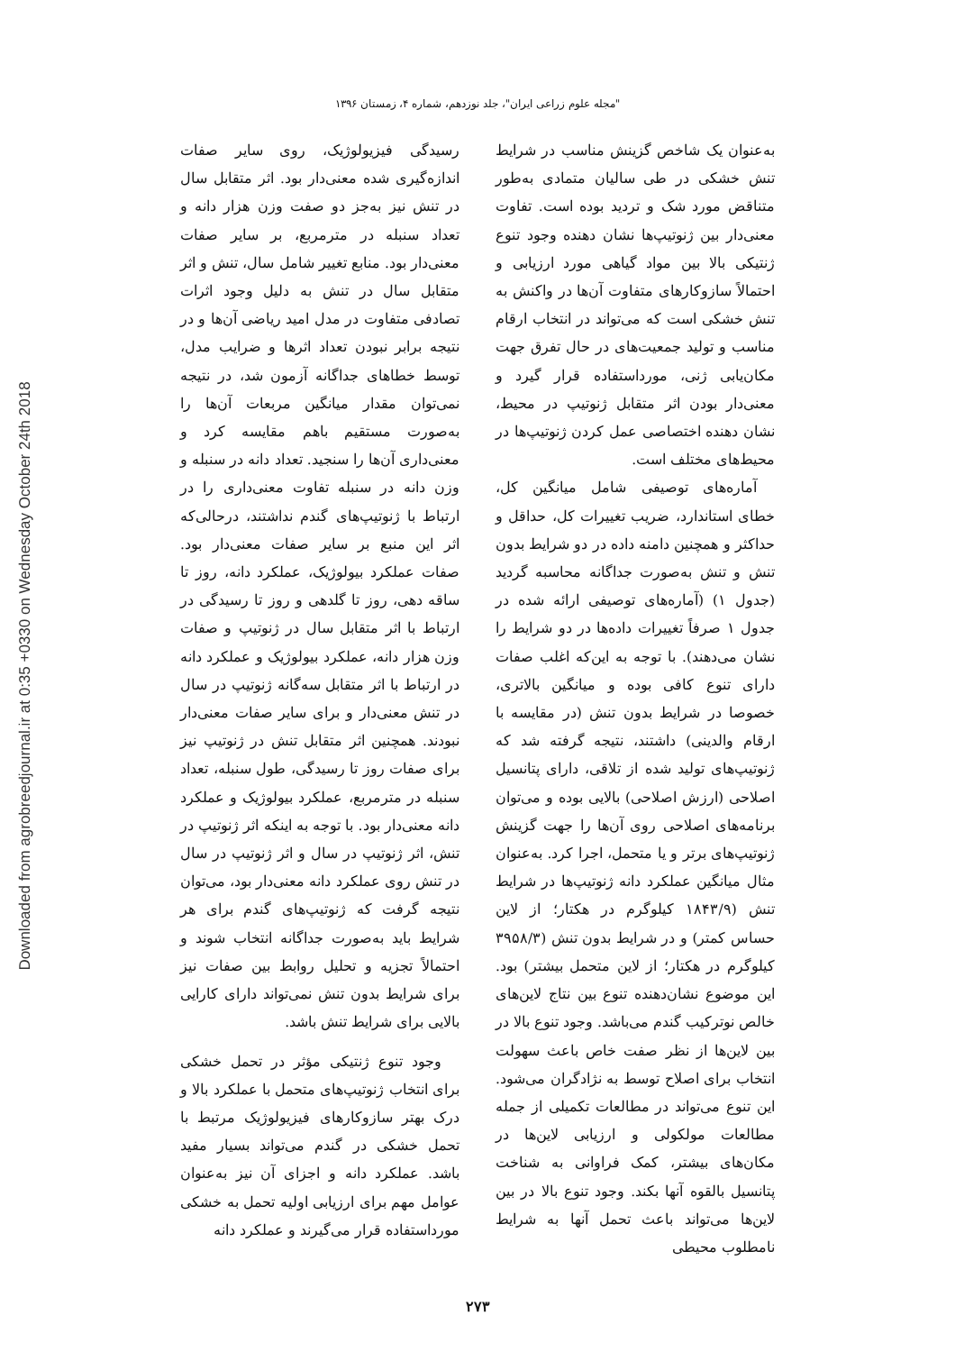Downloaded from agrobreedjournal.ir at 0:35 +0330 on Wednesday October 24th 2018
"مجله علوم زراعی ایران"، جلد نوزدهم، شماره ۴، زمستان ۱۳۹۶
رسیدگی فیزیولوژیک، روی سایر صفات اندازه‌گیری شده معنی‌دار بود. اثر متقابل سال در تنش نیز به‌جز دو صفت وزن هزار دانه و تعداد سنبله در مترمربع، بر سایر صفات معنی‌دار بود. منابع تغییر شامل سال، تنش و اثر متقابل سال در تنش به دلیل وجود اثرات تصادفی متفاوت در مدل امید ریاضی آن‌ها و در نتیجه برابر نبودن تعداد اثرها و ضرایب مدل، توسط خطاهای جداگانه آزمون شد، در نتیجه نمی‌توان مقدار میانگین مربعات آن‌ها را به‌صورت مستقیم باهم مقایسه کرد و معنی‌داری آن‌ها را سنجید. تعداد دانه در سنبله و وزن دانه در سنبله تفاوت معنی‌داری را در ارتباط با ژنوتیپ‌های گندم نداشتند، درحالی‌که اثر این منبع بر سایر صفات معنی‌دار بود. صفات عملکرد بیولوژیک، عملکرد دانه، روز تا ساقه دهی، روز تا گلدهی و روز تا رسیدگی در ارتباط با اثر متقابل سال در ژنوتیپ و صفات وزن هزار دانه، عملکرد بیولوژیک و عملکرد دانه در ارتباط با اثر متقابل سه‌گانه ژنوتیپ در سال در تنش معنی‌دار و برای سایر صفات معنی‌دار نبودند. همچنین اثر متقابل تنش در ژنوتیپ نیز برای صفات روز تا رسیدگی، طول سنبله، تعداد سنبله در مترمربع، عملکرد بیولوژیک و عملکرد دانه معنی‌دار بود. با توجه به اینکه اثر ژنوتیپ در تنش، اثر ژنوتیپ در سال و اثر ژنوتیپ در سال در تنش روی عملکرد دانه معنی‌دار بود، می‌توان نتیجه گرفت که ژنوتیپ‌های گندم برای هر شرایط باید به‌صورت جداگانه انتخاب شوند و احتمالاً تجزیه و تحلیل روابط بین صفات نیز برای شرایط بدون تنش نمی‌تواند دارای کارایی بالایی برای شرایط تنش باشد.
وجود تنوع ژنتیکی مؤثر در تحمل خشکی برای انتخاب ژنوتیپ‌های متحمل با عملکرد بالا و درک بهتر سازوکارهای فیزیولوژیک مرتبط با تحمل خشکی در گندم می‌تواند بسیار مفید باشد. عملکرد دانه و اجزای آن نیز به‌عنوان عوامل مهم برای ارزیابی اولیه تحمل به خشکی مورداستفاده قرار می‌گیرند و عملکرد دانه
به‌عنوان یک شاخص گزینش مناسب در شرایط تنش خشکی در طی سالیان متمادی به‌طور متناقض مورد شک و تردید بوده است. تفاوت معنی‌دار بین ژنوتیپ‌ها نشان دهنده وجود تنوع ژنتیکی بالا بین مواد گیاهی مورد ارزیابی و احتمالاً سازوکارهای متفاوت آن‌ها در واکنش به تنش خشکی است که می‌تواند در انتخاب ارقام مناسب و تولید جمعیت‌های در حال تفرق جهت مکان‌یابی ژنی، مورداستفاده قرار گیرد و معنی‌دار بودن اثر متقابل ژنوتیپ در محیط، نشان دهنده اختصاصی عمل کردن ژنوتیپ‌ها در محیط‌های مختلف است.
آماره‌های توصیفی شامل میانگین کل، خطای استاندارد، ضریب تغییرات کل، حداقل و حداکثر و همچنین دامنه داده در دو شرایط بدون تنش و تنش به‌صورت جداگانه محاسبه گردید (جدول ۱) (آماره‌های توصیفی ارائه شده در جدول ۱ صرفاً تغییرات داده‌ها در دو شرایط را نشان می‌دهند). با توجه به این‌که اغلب صفات دارای تنوع کافی بوده و میانگین بالاتری، خصوصا در شرایط بدون تنش (در مقایسه با ارقام والدینی) داشتند، نتیجه گرفته شد که ژنوتیپ‌های تولید شده از تلاقی، دارای پتانسیل اصلاحی (ارزش اصلاحی) بالایی بوده و می‌توان برنامه‌های اصلاحی روی آن‌ها را جهت گزینش ژنوتیپ‌های برتر و یا متحمل، اجرا کرد. به‌عنوان مثال میانگین عملکرد دانه ژنوتیپ‌ها در شرایط تنش (۱۸۴۳/۹ کیلوگرم در هکتار؛ از لاین حساس کمتر) و در شرایط بدون تنش (۳۹۵۸/۳ کیلوگرم در هکتار؛ از لاین متحمل بیشتر) بود. این موضوع نشان‌دهنده تنوع بین نتاج لاین‌های خالص نوترکیب گندم می‌باشد. وجود تنوع بالا در بین لاین‌ها از نظر صفت خاص باعث سهولت انتخاب برای اصلاح توسط به نژادگران می‌شود. این تنوع می‌تواند در مطالعات تکمیلی از جمله مطالعات مولکولی و ارزیابی لاین‌ها در مکان‌های بیشتر، کمک فراوانی به شناخت پتانسیل بالقوه آنها بکند. وجود تنوع بالا در بین لاین‌ها می‌تواند باعث تحمل آنها به شرایط نامطلوب محیطی
۲۷۳